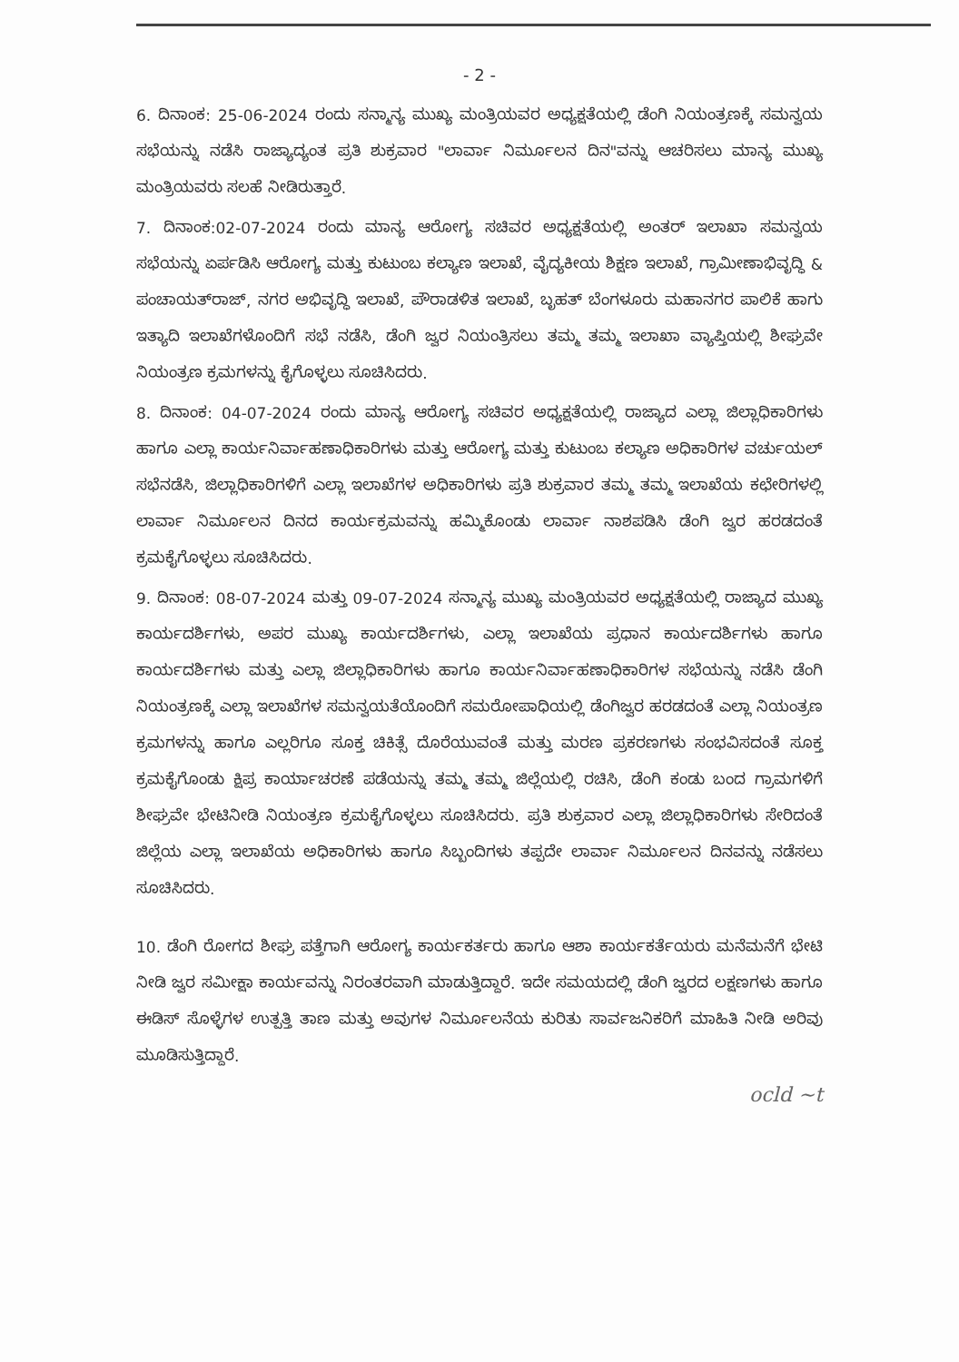- 2 -
6. ದಿನಾಂಕ: 25-06-2024 ರಂದು ಸನ್ಮಾನ್ಯ ಮುಖ್ಯ ಮಂತ್ರಿಯವರ ಅಧ್ಯಕ್ಷತೆಯಲ್ಲಿ ಡೆಂಗಿ ನಿಯಂತ್ರಣಕ್ಕೆ ಸಮನ್ವಯ ಸಭೆಯನ್ನು ನಡೆಸಿ ರಾಜ್ಯಾದ್ಯಂತ ಪ್ರತಿ ಶುಕ್ರವಾರ "ಲಾರ್ವಾ ನಿರ್ಮೂಲನ ದಿನ"ವನ್ನು ಆಚರಿಸಲು ಮಾನ್ಯ ಮುಖ್ಯ ಮಂತ್ರಿಯವರು ಸಲಹೆ ನೀಡಿರುತ್ತಾರೆ.
7. ದಿನಾಂಕ:02-07-2024 ರಂದು ಮಾನ್ಯ ಆರೋಗ್ಯ ಸಚಿವರ ಅಧ್ಯಕ್ಷತೆಯಲ್ಲಿ ಅಂತರ್ ಇಲಾಖಾ ಸಮನ್ವಯ ಸಭೆಯನ್ನು ಏರ್ಪಡಿಸಿ ಆರೋಗ್ಯ ಮತ್ತು ಕುಟುಂಬ ಕಲ್ಯಾಣ ಇಲಾಖೆ, ವೈದ್ಯಕೀಯ ಶಿಕ್ಷಣ ಇಲಾಖೆ, ಗ್ರಾಮೀಣಾಭಿವೃದ್ಧಿ & ಪಂಚಾಯತ್‌ರಾಜ್, ನಗರ ಅಭಿವೃದ್ಧಿ ಇಲಾಖೆ, ಪೌರಾಡಳಿತ ಇಲಾಖೆ, ಬೃಹತ್ ಬೆಂಗಳೂರು ಮಹಾನಗರ ಪಾಲಿಕೆ ಹಾಗು ಇತ್ಯಾದಿ ಇಲಾಖೆಗಳೊಂದಿಗೆ ಸಭೆ ನಡೆಸಿ, ಡೆಂಗಿ ಜ್ವರ ನಿಯಂತ್ರಿಸಲು ತಮ್ಮ ತಮ್ಮ ಇಲಾಖಾ ವ್ಯಾಪ್ತಿಯಲ್ಲಿ ಶೀಘ್ರವೇ ನಿಯಂತ್ರಣ ಕ್ರಮಗಳನ್ನು ಕೈಗೊಳ್ಳಲು ಸೂಚಿಸಿದರು.
8. ದಿನಾಂಕ: 04-07-2024 ರಂದು ಮಾನ್ಯ ಆರೋಗ್ಯ ಸಚಿವರ ಅಧ್ಯಕ್ಷತೆಯಲ್ಲಿ ರಾಜ್ಯಾದ ಎಲ್ಲಾ ಜಿಲ್ಲಾಧಿಕಾರಿಗಳು ಹಾಗೂ ಎಲ್ಲಾ ಕಾರ್ಯನಿರ್ವಾಹಣಾಧಿಕಾರಿಗಳು ಮತ್ತು ಆರೋಗ್ಯ ಮತ್ತು ಕುಟುಂಬ ಕಲ್ಯಾಣ ಅಧಿಕಾರಿಗಳ ವರ್ಚುಯಲ್ ಸಭೆನಡೆಸಿ, ಜಿಲ್ಲಾಧಿಕಾರಿಗಳಿಗೆ ಎಲ್ಲಾ ಇಲಾಖೆಗಳ ಅಧಿಕಾರಿಗಳು ಪ್ರತಿ ಶುಕ್ರವಾರ ತಮ್ಮ ತಮ್ಮ ಇಲಾಖೆಯ ಕಛೇರಿಗಳಲ್ಲಿ ಲಾರ್ವಾ ನಿರ್ಮೂಲನ ದಿನದ ಕಾರ್ಯಕ್ರಮವನ್ನು ಹಮ್ಮಿಕೊಂಡು ಲಾರ್ವಾ ನಾಶಪಡಿಸಿ ಡೆಂಗಿ ಜ್ವರ ಹರಡದಂತೆ ಕ್ರಮಕೈಗೊಳ್ಳಲು ಸೂಚಿಸಿದರು.
9. ದಿನಾಂಕ: 08-07-2024 ಮತ್ತು 09-07-2024 ಸನ್ಮಾನ್ಯ ಮುಖ್ಯ ಮಂತ್ರಿಯವರ ಅಧ್ಯಕ್ಷತೆಯಲ್ಲಿ ರಾಜ್ಯಾದ ಮುಖ್ಯ ಕಾರ್ಯದರ್ಶಿಗಳು, ಅಪರ ಮುಖ್ಯ ಕಾರ್ಯದರ್ಶಿಗಳು, ಎಲ್ಲಾ ಇಲಾಖೆಯ ಪ್ರಧಾನ ಕಾರ್ಯದರ್ಶಿಗಳು ಹಾಗೂ ಕಾರ್ಯದರ್ಶಿಗಳು ಮತ್ತು ಎಲ್ಲಾ ಜಿಲ್ಲಾಧಿಕಾರಿಗಳು ಹಾಗೂ ಕಾರ್ಯನಿರ್ವಾಹಣಾಧಿಕಾರಿಗಳ ಸಭೆಯನ್ನು ನಡೆಸಿ ಡೆಂಗಿ ನಿಯಂತ್ರಣಕ್ಕೆ ಎಲ್ಲಾ ಇಲಾಖೆಗಳ ಸಮನ್ವಯತೆಯೊಂದಿಗೆ ಸಮರೋಪಾಧಿಯಲ್ಲಿ ಡೆಂಗಿಜ್ವರ ಹರಡದಂತೆ ಎಲ್ಲಾ ನಿಯಂತ್ರಣ ಕ್ರಮಗಳನ್ನು ಹಾಗೂ ಎಲ್ಲರಿಗೂ ಸೂಕ್ತ ಚಿಕಿತ್ಸೆ ದೊರೆಯುವಂತೆ ಮತ್ತು ಮರಣ ಪ್ರಕರಣಗಳು ಸಂಭವಿಸದಂತೆ ಸೂಕ್ತ ಕ್ರಮಕೈಗೊಂಡು ಕ್ಷಿಪ್ರ ಕಾರ್ಯಾಚರಣೆ ಪಡೆಯನ್ನು ತಮ್ಮ ತಮ್ಮ ಜಿಲ್ಲೆಯಲ್ಲಿ ರಚಿಸಿ, ಡೆಂಗಿ ಕಂಡು ಬಂದ ಗ್ರಾಮಗಳಿಗೆ ಶೀಘ್ರವೇ ಭೇಟಿನೀಡಿ ನಿಯಂತ್ರಣ ಕ್ರಮಕೈಗೊಳ್ಳಲು ಸೂಚಿಸಿದರು. ಪ್ರತಿ ಶುಕ್ರವಾರ ಎಲ್ಲಾ ಜಿಲ್ಲಾಧಿಕಾರಿಗಳು ಸೇರಿದಂತೆ ಜಿಲ್ಲೆಯ ಎಲ್ಲಾ ಇಲಾಖೆಯ ಅಧಿಕಾರಿಗಳು ಹಾಗೂ ಸಿಬ್ಬಂದಿಗಳು ತಪ್ಪದೇ ಲಾರ್ವಾ ನಿರ್ಮೂಲನ ದಿನವನ್ನು ನಡೆಸಲು ಸೂಚಿಸಿದರು.
10. ಡೆಂಗಿ ರೋಗದ ಶೀಘ್ರ ಪತ್ತೆಗಾಗಿ ಆರೋಗ್ಯ ಕಾರ್ಯಕರ್ತರು ಹಾಗೂ ಆಶಾ ಕಾರ್ಯಕರ್ತೆಯರು ಮನೆಮನೆಗೆ ಭೇಟಿ ನೀಡಿ ಜ್ವರ ಸಮೀಕ್ಷಾ ಕಾರ್ಯವನ್ನು ನಿರಂತರವಾಗಿ ಮಾಡುತ್ತಿದ್ದಾರೆ. ಇದೇ ಸಮಯದಲ್ಲಿ ಡೆಂಗಿ ಜ್ವರದ ಲಕ್ಷಣಗಳು ಹಾಗೂ ಈಡಿಸ್ ಸೊಳ್ಳೆಗಳ ಉತ್ಪತ್ತಿ ತಾಣ ಮತ್ತು ಅವುಗಳ ನಿರ್ಮೂಲನೆಯ ಕುರಿತು ಸಾರ್ವಜನಿಕರಿಗೆ ಮಾಹಿತಿ ನೀಡಿ ಅರಿವು ಮೂಡಿಸುತ್ತಿದ್ದಾರೆ.
ocld ~t